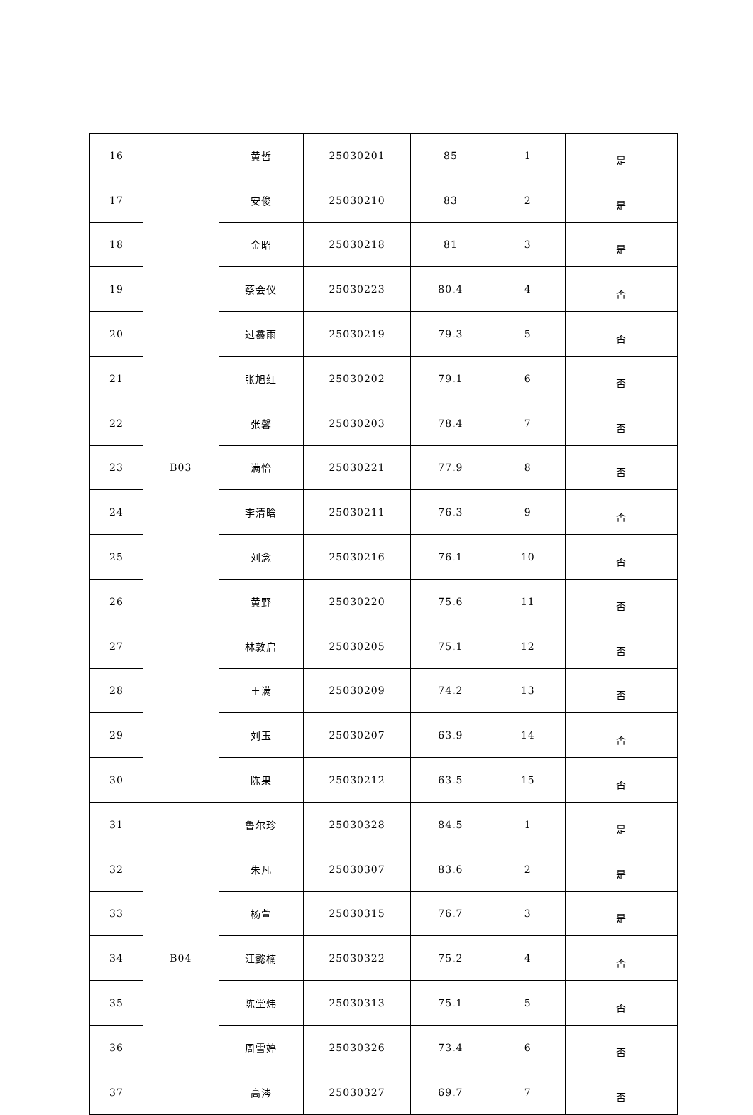| 16 | B03 | 黄哲 | 25030201 | 85 | 1 | 是 |
| 17 | | 安俊 | 25030210 | 83 | 2 | 是 |
| 18 | | 金昭 | 25030218 | 81 | 3 | 是 |
| 19 | | 蔡会仪 | 25030223 | 80.4 | 4 | 否 |
| 20 | | 过鑫雨 | 25030219 | 79.3 | 5 | 否 |
| 21 | | 张旭红 | 25030202 | 79.1 | 6 | 否 |
| 22 | | 张馨 | 25030203 | 78.4 | 7 | 否 |
| 23 | | 满怡 | 25030221 | 77.9 | 8 | 否 |
| 24 | | 李清晗 | 25030211 | 76.3 | 9 | 否 |
| 25 | | 刘念 | 25030216 | 76.1 | 10 | 否 |
| 26 | | 黄野 | 25030220 | 75.6 | 11 | 否 |
| 27 | | 林敦启 | 25030205 | 75.1 | 12 | 否 |
| 28 | | 王满 | 25030209 | 74.2 | 13 | 否 |
| 29 | | 刘玉 | 25030207 | 63.9 | 14 | 否 |
| 30 | | 陈果 | 25030212 | 63.5 | 15 | 否 |
| 31 | B04 | 鲁尔珍 | 25030328 | 84.5 | 1 | 是 |
| 32 | | 朱凡 | 25030307 | 83.6 | 2 | 是 |
| 33 | | 杨萱 | 25030315 | 76.7 | 3 | 是 |
| 34 | | 汪懿楠 | 25030322 | 75.2 | 4 | 否 |
| 35 | | 陈堂炜 | 25030313 | 75.1 | 5 | 否 |
| 36 | | 周雪婷 | 25030326 | 73.4 | 6 | 否 |
| 37 | | 高涔 | 25030327 | 69.7 | 7 | 否 |